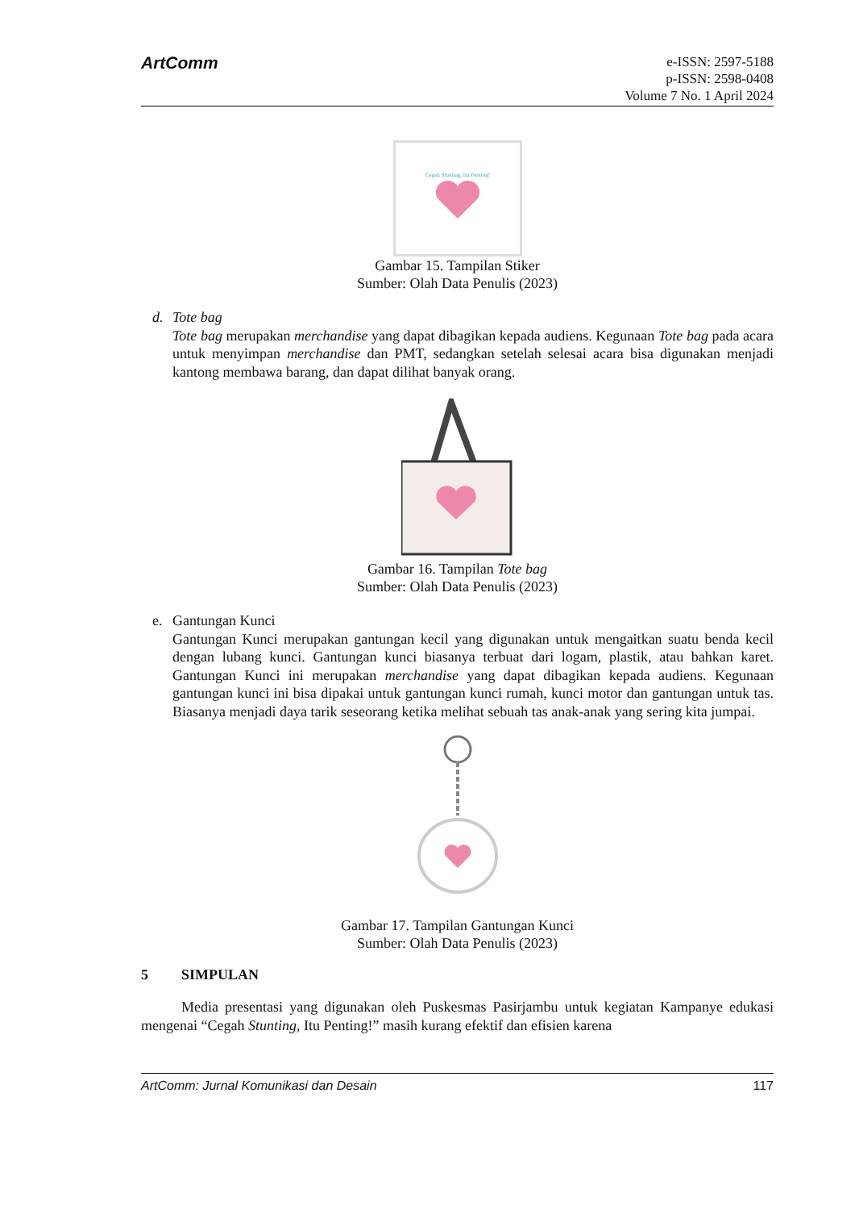ArtComm
e-ISSN: 2597-5188
p-ISSN: 2598-0408
Volume 7 No. 1 April 2024
Cegah Stunting, Itu Penting!
Gambar 15. Tampilan Stiker
Sumber: Olah Data Penulis (2023)
d. Tote bag
Tote bag merupakan merchandise yang dapat dibagikan kepada audiens. Kegunaan Tote bag pada acara untuk menyimpan merchandise dan PMT, sedangkan setelah selesai acara bisa digunakan menjadi kantong membawa barang, dan dapat dilihat banyak orang.
Gambar 16. Tampilan Tote bag
Sumber: Olah Data Penulis (2023)
e. Gantungan Kunci
Gantungan Kunci merupakan gantungan kecil yang digunakan untuk mengaitkan suatu benda kecil dengan lubang kunci. Gantungan kunci biasanya terbuat dari logam, plastik, atau bahkan karet. Gantungan Kunci ini merupakan merchandise yang dapat dibagikan kepada audiens. Kegunaan gantungan kunci ini bisa dipakai untuk gantungan kunci rumah, kunci motor dan gantungan untuk tas. Biasanya menjadi daya tarik seseorang ketika melihat sebuah tas anak-anak yang sering kita jumpai.
Gambar 17. Tampilan Gantungan Kunci
Sumber: Olah Data Penulis (2023)
5 SIMPULAN
Media presentasi yang digunakan oleh Puskesmas Pasirjambu untuk kegiatan Kampanye edukasi mengenai “Cegah Stunting, Itu Penting!” masih kurang efektif dan efisien karena
ArtComm: Jurnal Komunikasi dan Desain 117